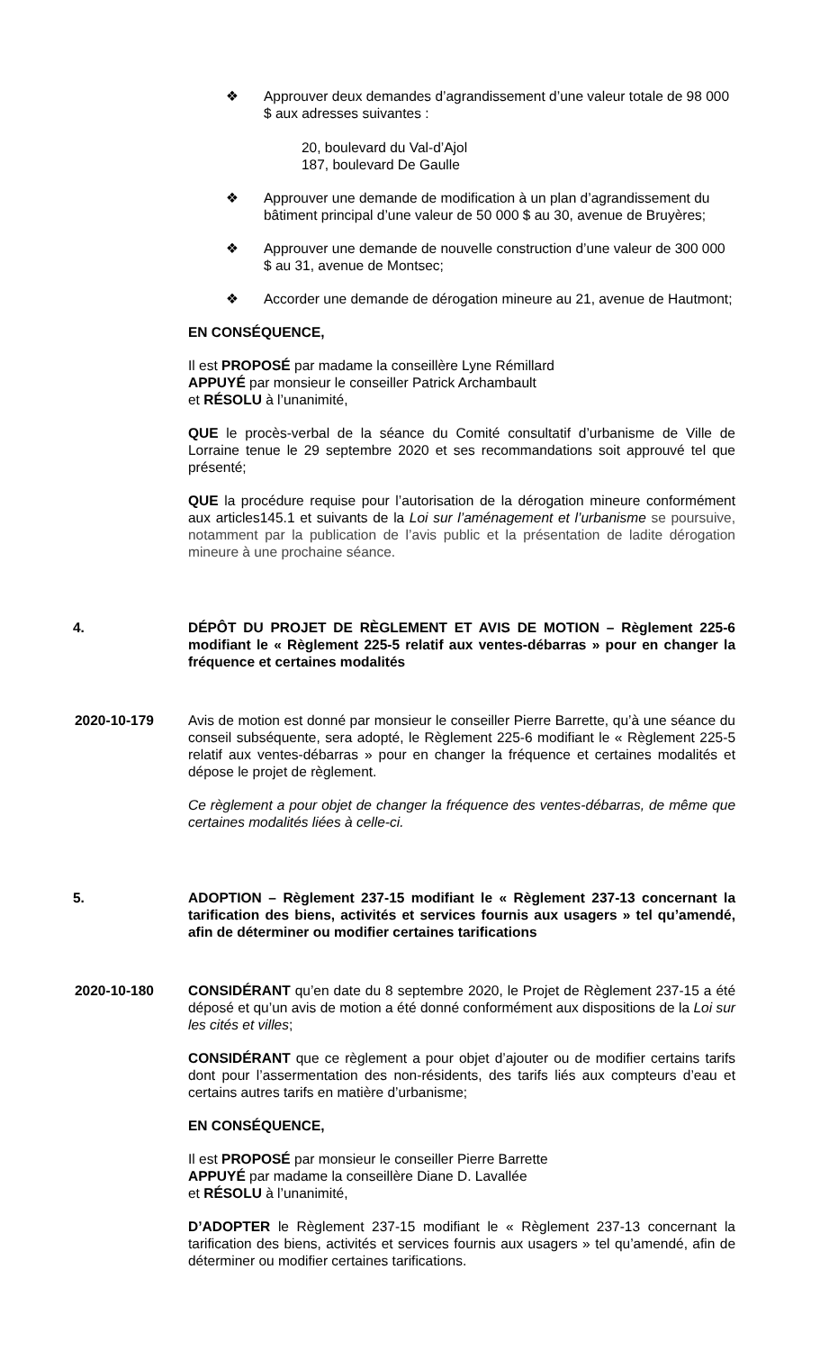❖ Approuver deux demandes d’agrandissement d’une valeur totale de 98 000 $ aux adresses suivantes :
20, boulevard du Val-d’Ajol
187, boulevard De Gaulle
❖ Approuver une demande de modification à un plan d’agrandissement du bâtiment principal d’une valeur de 50 000 $ au 30, avenue de Bruyères;
❖ Approuver une demande de nouvelle construction d’une valeur de 300 000 $ au 31, avenue de Montsec;
❖ Accorder une demande de dérogation mineure au 21, avenue de Hautmont;
EN CONSÉQUENCE,
Il est PROPOSÉ par madame la conseillère Lyne Rémillard
APPUYÉ par monsieur le conseiller Patrick Archambault
et RÉSOLU à l’unanimité,
QUE le procès-verbal de la séance du Comité consultatif d’urbanisme de Ville de Lorraine tenue le 29 septembre 2020 et ses recommandations soit approuvé tel que présenté;
QUE la procédure requise pour l’autorisation de la dérogation mineure conformément aux articles145.1 et suivants de la Loi sur l’aménagement et l’urbanisme se poursuive, notamment par la publication de l’avis public et la présentation de ladite dérogation mineure à une prochaine séance.
4. DÉPÔT DU PROJET DE RÈGLEMENT ET AVIS DE MOTION – Règlement 225-6 modifiant le « Règlement 225-5 relatif aux ventes-débarras » pour en changer la fréquence et certaines modalités
2020-10-179 Avis de motion est donné par monsieur le conseiller Pierre Barrette, qu’à une séance du conseil subséquente, sera adopté, le Règlement 225-6 modifiant le « Règlement 225-5 relatif aux ventes-débarras » pour en changer la fréquence et certaines modalités et dépose le projet de règlement.
Ce règlement a pour objet de changer la fréquence des ventes-débarras, de même que certaines modalités liées à celle-ci.
5. ADOPTION – Règlement 237-15 modifiant le « Règlement 237-13 concernant la tarification des biens, activités et services fournis aux usagers » tel qu’amendé, afin de déterminer ou modifier certaines tarifications
2020-10-180 CONSIDÉRANT qu’en date du 8 septembre 2020, le Projet de Règlement 237-15 a été déposé et qu’un avis de motion a été donné conformément aux dispositions de la Loi sur les cités et villes;
CONSIDÉRANT que ce règlement a pour objet d’ajouter ou de modifier certains tarifs dont pour l’assermentation des non-résidents, des tarifs liés aux compteurs d’eau et certains autres tarifs en matière d’urbanisme;
EN CONSÉQUENCE,
Il est PROPOSÉ par monsieur le conseiller Pierre Barrette
APPUYÉ par madame la conseillère Diane D. Lavallée
et RÉSOLU à l’unanimité,
D’ADOPTER le Règlement 237-15 modifiant le « Règlement 237-13 concernant la tarification des biens, activités et services fournis aux usagers » tel qu’amendé, afin de déterminer ou modifier certaines tarifications.